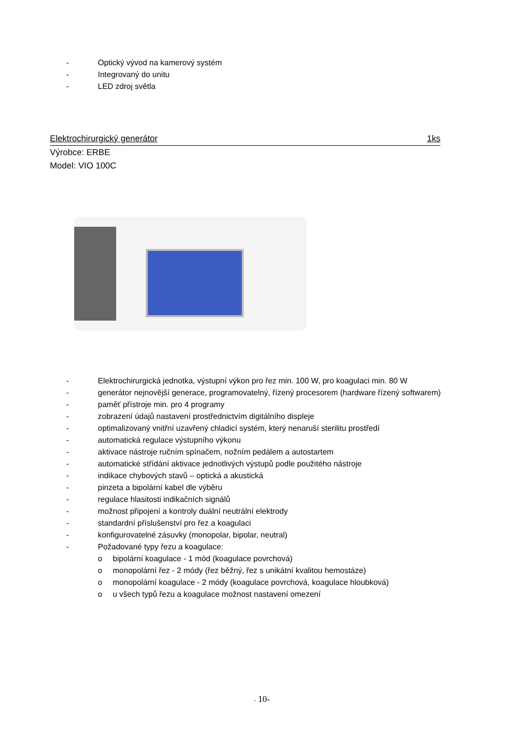- Optický vývod na kamerový systém
- Integrovaný do unitu
- LED zdroj světla
Elektrochirurgický generátor 1ks
Výrobce: ERBE
Model: VIO 100C
- Elektrochirurgická jednotka, výstupní výkon pro řez min. 100 W, pro koagulaci min. 80 W
- generátor nejnovější generace, programovatelný, řízený procesorem (hardware řízený softwarem)
- paměť přístroje min. pro 4 programy
- zobrazení údajů nastavení prostřednictvím digitálního displeje
- optimalizovaný vnitřní uzavřený chladicí systém, který nenaruší sterilitu prostředí
- automatická regulace výstupního výkonu
- aktivace nástroje ručním spínačem, nožním pedálem a autostartem
- automatické střídání aktivace jednotlivých výstupů podle použitého nástroje
- indikace chybových stavů – optická a akustická
- pinzeta a bipolární kabel dle výběru
- regulace hlasitosti indikačních signálů
- možnost připojení a kontroly duální neutrální elektrody
- standardní příslušenství pro řez a koagulaci
- konfigurovatelné zásuvky (monopolar, bipolar, neutral)
- Požadované typy řezu a koagulace:
o bipolární koagulace - 1 mód (koagulace povrchová)
o monopolární řez - 2 módy (řez běžný, řez s unikátní kvalitou hemostáze)
o monopolární koagulace - 2 módy (koagulace povrchová, koagulace hloubková)
o u všech typů řezu a koagulace možnost nastavení omezení
- 10-